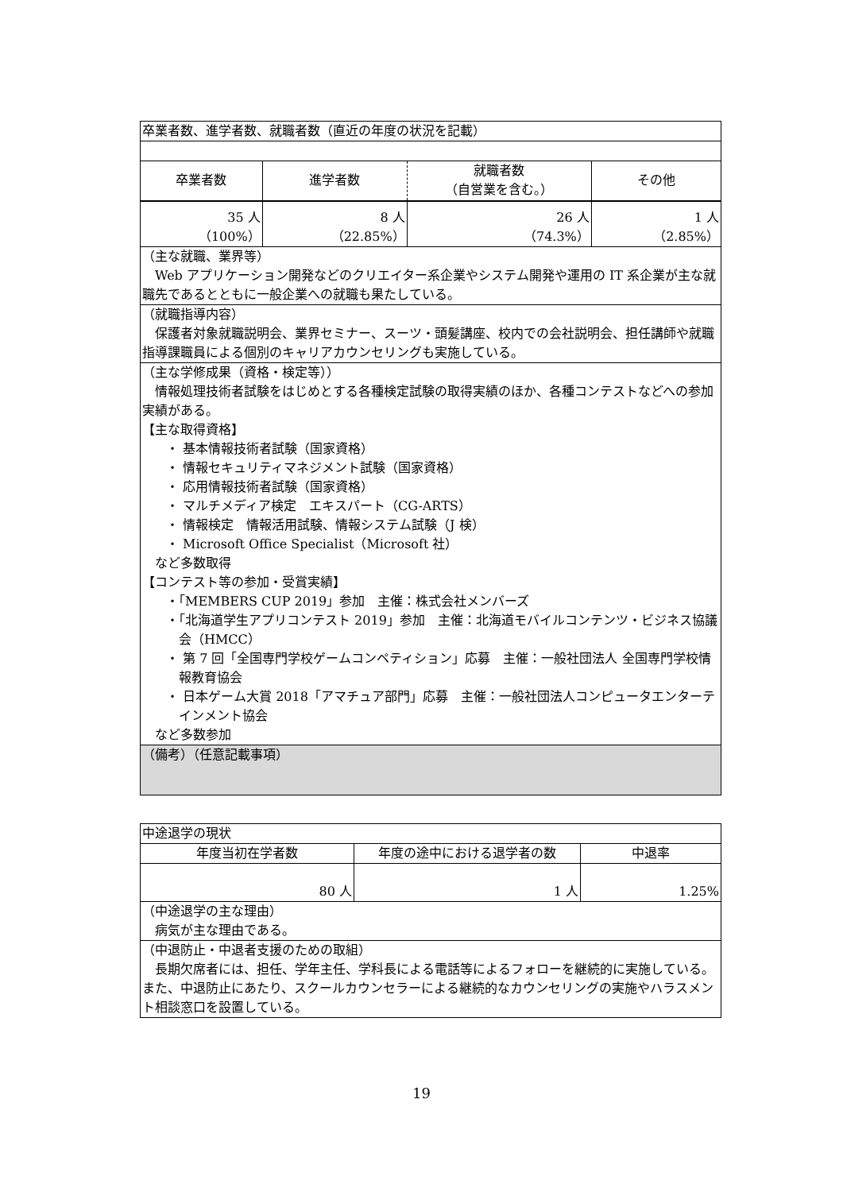| 卒業者数、進学者数、就職者数（直近の年度の状況を記載） | | | |
| 卒業者数 | 進学者数 | 就職者数 （自営業を含む。） | その他 |
| 35 人 （100%） | 8 人 （22.85%） | 26 人 （74.3%） | 1 人 （2.85%） |
| （主な就職、業界等） Web アプリケーション開発などのクリエイター系企業やシステム開発や運用の IT 系企業が主な就職先であるとともに一般企業への就職も果たしている。 | | | |
| （就職指導内容） 保護者対象就職説明会、業界セミナー、スーツ・頭髪講座、校内での会社説明会、担任講師や就職指導課職員による個別のキャリアカウンセリングも実施している。 | | | |
| （主な学修成果（資格・検定等）） 情報処理技術者試験をはじめとする各種検定試験の取得実績のほか、各種コンテストなどへの参加実績がある。 【主な取得資格】 ・ 基本情報技術者試験（国家資格） ・ 情報セキュリティマネジメント試験（国家資格） ・ 応用情報技術者試験（国家資格） ・ マルチメディア検定 エキスパート（CG-ARTS） ・ 情報検定 情報活用試験、情報システム試験（J 検） ・ Microsoft Office Specialist（Microsoft 社） など多数取得 【コンテスト等の参加・受賞実績】 ・「MEMBERS CUP 2019」参加 主催：株式会社メンバーズ ・「北海道学生アプリコンテスト 2019」参加 主催：北海道モバイルコンテンツ・ビジネス協議会（HMCC） ・ 第 7 回「全国専門学校ゲームコンペティション」応募 主催：一般社団法人 全国専門学校情報教育協会 ・ 日本ゲーム大賞 2018「アマチュア部門」応募 主催：一般社団法人コンピュータエンターテインメント協会 など多数参加 | | | |
| （備考）（任意記載事項） | | | |
| 中途退学の現状 | | |
| 年度当初在学者数 | 年度の途中における退学者の数 | 中退率 |
| 80 人 | 1 人 | 1.25% |
| （中途退学の主な理由） 病気が主な理由である。 | | |
| （中退防止・中退者支援のための取組） 長期欠席者には、担任、学年主任、学科長による電話等によるフォローを継続的に実施している。また、中退防止にあたり、スクールカウンセラーによる継続的なカウンセリングの実施やハラスメント相談窓口を設置している。 | | |
19